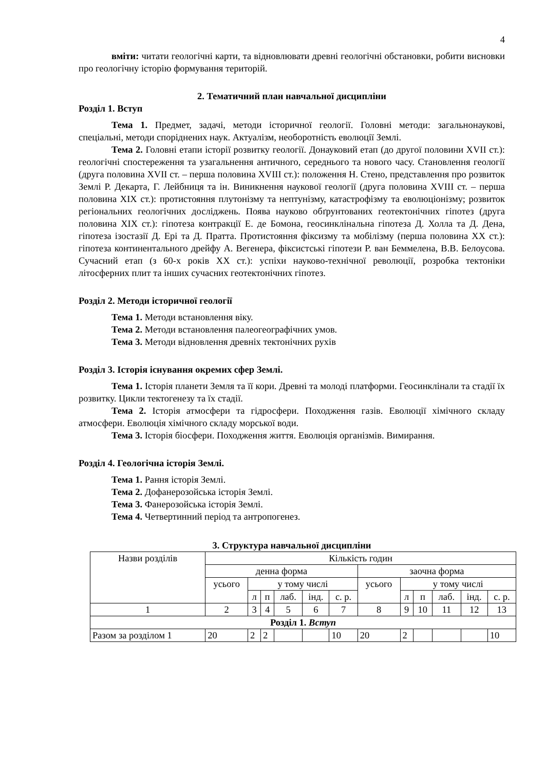4
вміти: читати геологічні карти, та відновлювати древні геологічні обстановки, робити висновки про геологічну історію формування територій.
2. Тематичний план навчальної дисципліни
Розділ 1. Вступ
Тема 1. Предмет, задачі, методи історичної геології. Головні методи: загальнонаукові, спеціальні, методи споріднених наук. Актуалізм, необоротність еволюції Землі.
Тема 2. Головні етапи історії розвитку геології. Донауковий етап (до другої половини XVII ст.): геологічні спостереження та узагальнення античного, середнього та нового часу. Становлення геології (друга половина XVII ст. – перша половина XVIII ст.): положення Н. Стено, представлення про розвиток Землі Р. Декарта, Г. Лейбниця та ін. Виникнення наукової геології (друга половина XVIII ст. – перша половина XIX ст.): протистояння плутонізму та нептунізму, катастрофізму та еволюціонізму; розвиток регіональних геологічних досліджень. Поява науково обґрунтованих геотектонічних гіпотез (друга половина XIX ст.): гіпотеза контракції Е. де Бомона, геосинклінальна гіпотеза Д. Холла та Д. Дена, гіпотеза ізостазії Д. Ері та Д. Пратта. Протистояння фіксизму та мобілізму (перша половина XX ст.): гіпотеза континентального дрейфу А. Вегенера, фіксистські гіпотези Р. ван Беммелена, В.В. Белоусова. Сучасний етап (з 60-х років XX ст.): успіхи науково-технічної революції, розробка тектоніки літосферних плит та інших сучасних геотектонічних гіпотез.
Розділ 2. Методи історичної геології
Тема 1. Методи встановлення віку.
Тема 2. Методи встановлення палеогеографічних умов.
Тема 3. Методи відновлення древніх тектонічних рухів
Розділ 3. Історія існування окремих сфер Землі.
Тема 1. Історія планети Земля та її кори. Древні та молоді платформи. Геосинклінали та стадії їх розвитку. Цикли тектогенезу та їх стадії.
Тема 2. Історія атмосфери та гідросфери. Походження газів. Еволюції хімічного складу атмосфери. Еволюція хімічного складу морської води.
Тема 3. Історія біосфери. Походження життя. Еволюція організмів. Вимирання.
Розділ 4. Геологічна історія Землі.
Тема 1. Рання історія Землі.
Тема 2. Дофанерозойська історія Землі.
Тема 3. Фанерозойська історія Землі.
Тема 4. Четвертинний період та антропогенез.
3. Структура навчальної дисципліни
| Назви розділів | Кількість годин | | | | | | | | | | | |
| | денна форма | | | | | | заочна форма | | | | | |
| | усього | у тому числі | | | | | усього | у тому числі | | | | |
| | | л | п | лаб. | інд. | с. р. | | л | п | лаб. | інд. | с. р. |
| 1 | 2 | 3 | 4 | 5 | 6 | 7 | 8 | 9 | 10 | 11 | 12 | 13 |
| Розділ 1. Вступ | | | | | | | | | | | | |
| Разом за розділом 1 | 20 | 2 | 2 | | | 10 | 20 | 2 | | | | 10 |